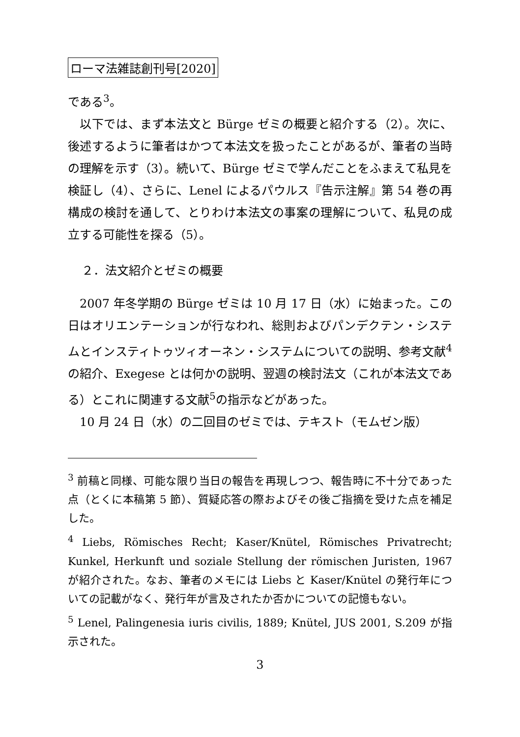ローマ法雑誌創刊号[2020]
である<sup>3</sup>。
以下では、まず本法文と Bürge ゼミの概要と紹介する（2）。次に、後述するように筆者はかつて本法文を扱ったことがあるが、筆者の当時の理解を示す（3）。続いて、Bürge ゼミで学んだことをふまえて私見を検証し（4）、さらに、Lenel によるパウルス『告示注解』第 54 巻の再構成の検討を通して、とりわけ本法文の事案の理解について、私見の成立する可能性を探る（5）。
２．法文紹介とゼミの概要
2007 年冬学期の Bürge ゼミは 10 月 17 日（水）に始まった。この日はオリエンテーションが行なわれ、総則およびパンデクテン・システムとインスティトゥツィオーネン・システムについての説明、参考文献<sup>4</sup>の紹介、Exegese とは何かの説明、翌週の検討法文（これが本法文である）とこれに関連する文献<sup>5</sup>の指示などがあった。
10 月 24 日（水）の二回目のゼミでは、テキスト（モムゼン版）
<sup>3</sup> 前稿と同様、可能な限り当日の報告を再現しつつ、報告時に不十分であった点（とくに本稿第 5 節）、質疑応答の際およびその後ご指摘を受けた点を補足した。
<sup>4</sup> Liebs, Römisches Recht; Kaser/Knütel, Römisches Privatrecht; Kunkel, Herkunft und soziale Stellung der römischen Juristen, 1967 が紹介された。なお、筆者のメモには Liebs と Kaser/Knütel の発行年についての記載がなく、発行年が言及されたか否かについての記憶もない。
<sup>5</sup> Lenel, Palingenesia iuris civilis, 1889; Knütel, JUS 2001, S.209 が指示された。
3